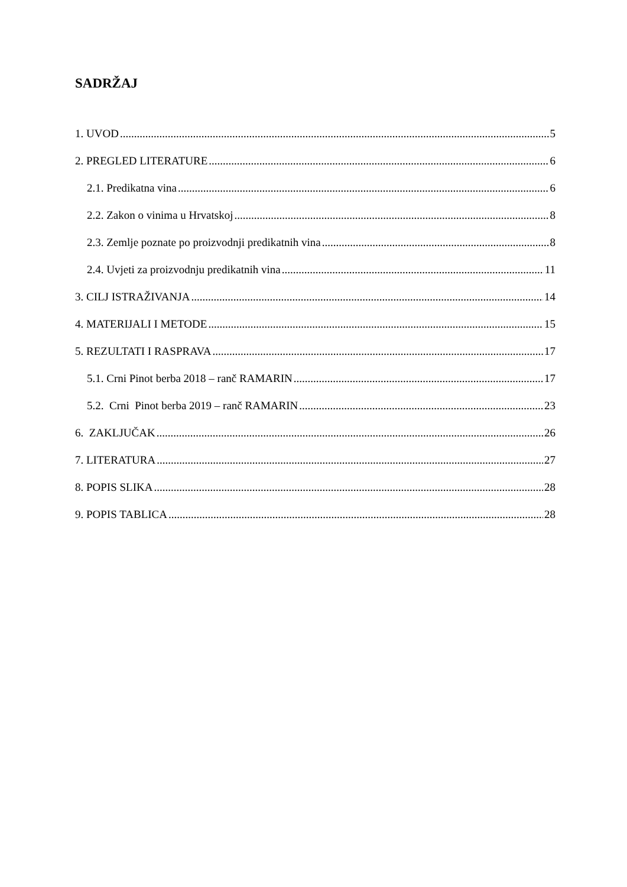SADRŽAJ
1. UVOD 5
2. PREGLED LITERATURE 6
2.1. Predikatna vina 6
2.2. Zakon o vinima u Hrvatskoj 8
2.3. Zemlje poznate po proizvodnji predikatnih vina 8
2.4. Uvjeti za proizvodnju predikatnih vina 11
3. CILJ ISTRAŽIVANJA 14
4. MATERIJALI I METODE 15
5. REZULTATI I RASPRAVA 17
5.1. Crni Pinot berba 2018 – ranč RAMARIN 17
5.2. Crni Pinot berba 2019 – ranč RAMARIN 23
6. ZAKLJUČAK 26
7. LITERATURA 27
8. POPIS SLIKA 28
9. POPIS TABLICA 28